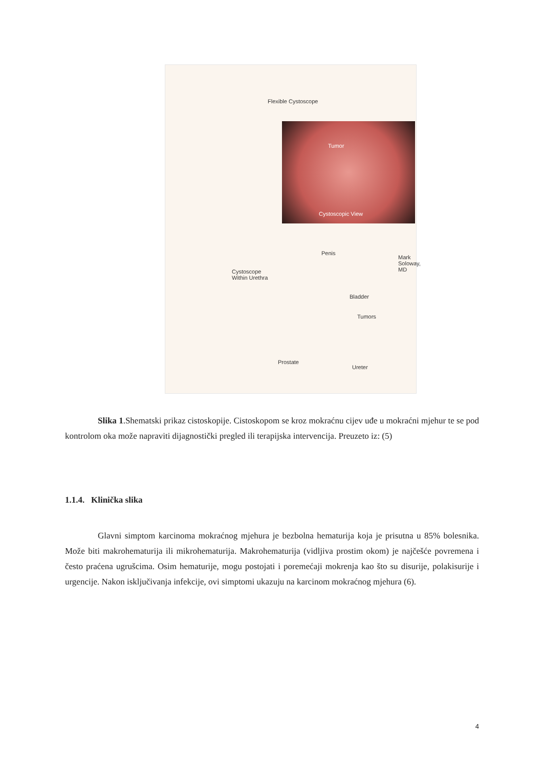Flexible Cystoscope
Tumor
Cystoscopic View
Mark Soloway, MD
Penis
Cystoscope
Within Urethra
Bladder
Tumors
Prostate
Ureter
Slika 1.Shematski prikaz cistoskopije. Cistoskopom se kroz mokraćnu cijev uđe u mokraćni mjehur te se pod kontrolom oka može napraviti dijagnostički pregled ili terapijska intervencija. Preuzeto iz: (5)
1.1.4. Klinička slika
Glavni simptom karcinoma mokraćnog mjehura je bezbolna hematurija koja je prisutna u 85% bolesnika. Može biti makrohematurija ili mikrohematurija. Makrohematurija (vidljiva prostim okom) je najčešće povremena i često praćena ugrušcima. Osim hematurije, mogu postojati i poremećaji mokrenja kao što su disurije, polakisurije i urgencije. Nakon isključivanja infekcije, ovi simptomi ukazuju na karcinom mokraćnog mjehura (6).
4